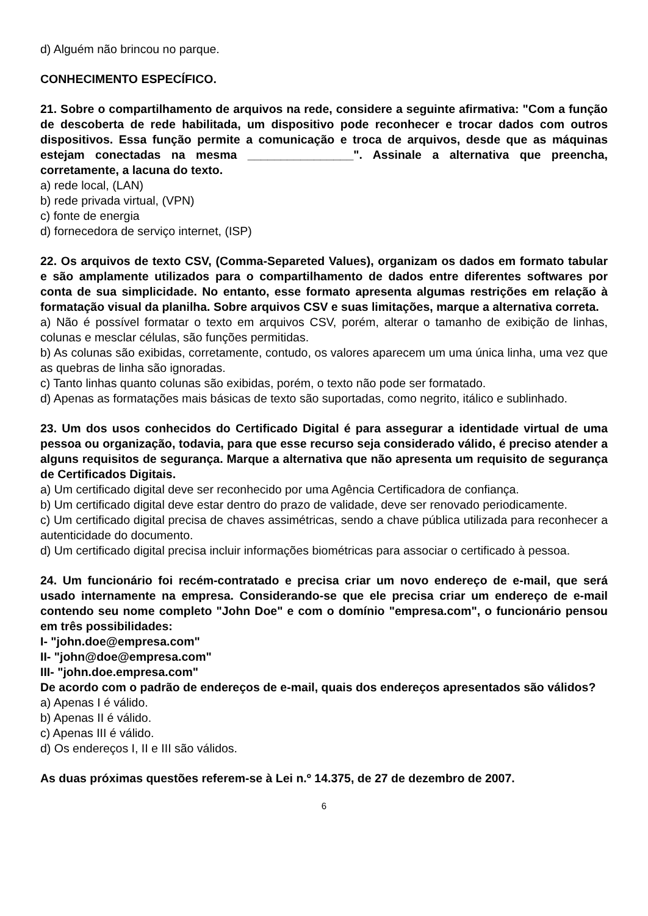d) Alguém não brincou no parque.
CONHECIMENTO ESPECÍFICO.
21. Sobre o compartilhamento de arquivos na rede, considere a seguinte afirmativa: "Com a função de descoberta de rede habilitada, um dispositivo pode reconhecer e trocar dados com outros dispositivos. Essa função permite a comunicação e troca de arquivos, desde que as máquinas estejam conectadas na mesma ________________". Assinale a alternativa que preencha, corretamente, a lacuna do texto.
a) rede local, (LAN)
b) rede privada virtual, (VPN)
c) fonte de energia
d) fornecedora de serviço internet, (ISP)
22. Os arquivos de texto CSV, (Comma-Separeted Values), organizam os dados em formato tabular e são amplamente utilizados para o compartilhamento de dados entre diferentes softwares por conta de sua simplicidade. No entanto, esse formato apresenta algumas restrições em relação à formatação visual da planilha. Sobre arquivos CSV e suas limitações, marque a alternativa correta.
a) Não é possível formatar o texto em arquivos CSV, porém, alterar o tamanho de exibição de linhas, colunas e mesclar células, são funções permitidas.
b) As colunas são exibidas, corretamente, contudo, os valores aparecem um uma única linha, uma vez que as quebras de linha são ignoradas.
c) Tanto linhas quanto colunas são exibidas, porém, o texto não pode ser formatado.
d) Apenas as formatações mais básicas de texto são suportadas, como negrito, itálico e sublinhado.
23. Um dos usos conhecidos do Certificado Digital é para assegurar a identidade virtual de uma pessoa ou organização, todavia, para que esse recurso seja considerado válido, é preciso atender a alguns requisitos de segurança. Marque a alternativa que não apresenta um requisito de segurança de Certificados Digitais.
a) Um certificado digital deve ser reconhecido por uma Agência Certificadora de confiança.
b) Um certificado digital deve estar dentro do prazo de validade, deve ser renovado periodicamente.
c) Um certificado digital precisa de chaves assimétricas, sendo a chave pública utilizada para reconhecer a autenticidade do documento.
d) Um certificado digital precisa incluir informações biométricas para associar o certificado à pessoa.
24. Um funcionário foi recém-contratado e precisa criar um novo endereço de e-mail, que será usado internamente na empresa. Considerando-se que ele precisa criar um endereço de e-mail contendo seu nome completo "John Doe" e com o domínio "empresa.com", o funcionário pensou em três possibilidades:
I- "john.doe@empresa.com"
II- "john@doe@empresa.com"
III- "john.doe.empresa.com"
De acordo com o padrão de endereços de e-mail, quais dos endereços apresentados são válidos?
a) Apenas I é válido.
b) Apenas II é válido.
c) Apenas III é válido.
d) Os endereços I, II e III são válidos.
As duas próximas questões referem-se à Lei n.º 14.375, de 27 de dezembro de 2007.
6